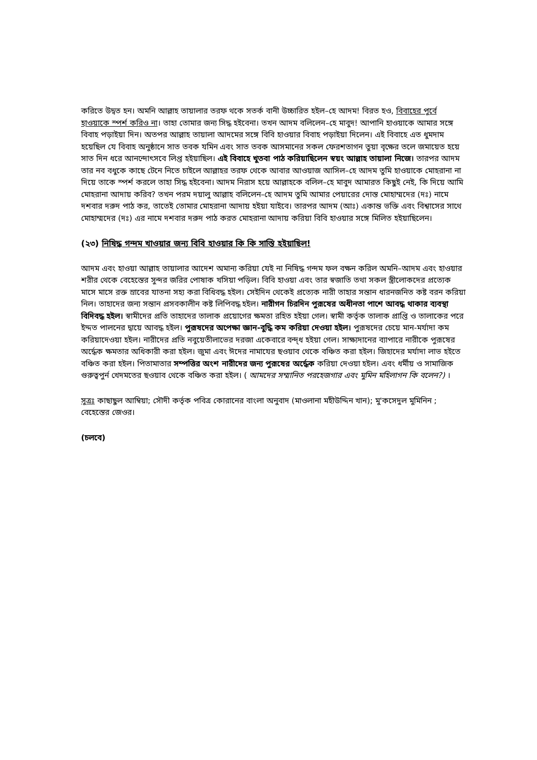করিতে উদ্বত হন। অমনি আল্লাহ তায়ালার তরফ থকে সতর্ক বানী উচ্চারিত হইল–হে আদম! বিরত হও, বিবাহের পুর্বে হাওয়াকে স্পর্শ করিও না। তাহা তোমার জন্য সিদ্ধ হইবেনা। তখন আদম বলিলেন–হে মাবুদ! আপানি হাওয়াকে আমার সঙ্গে বিবাহ পড়াইয়া দিন। অতপর আল্লাহ তায়ালা আদমের সঙ্গে বিবি হাওয়ার বিবাহ পড়াইয়া দিলেন। এই বিবাহে এত ধুমদাম হয়েছিল যে বিবাহ অনুষ্ঠানে সাত তবক যমিন এবং সাত তবক আসমানের সকল ফেরশতাগন তুয়া বৃক্ষের তলে জমায়েত হয়ে সাত দিন ধরে আনন্দোৎসবে লিপ্ত হইয়াছিল। এই বিবাহে খুতবা পাঠ করিয়াছিলেন স্বয়ং আল্লাহ তায়ালা নিজে। তারপর আদম তার নব বধুকে কাছে টেনে নিতে চাইলে আল্লাহর তরফ থেকে আবার আওয়াজ আসিল–হে আদম তুমি হাওয়াকে মোহরানা না দিয়ে তাকে স্পর্শ করলে তাহা সিদ্ধ হইবেনা। আদম নিরাস হয়ে আল্লাহকে বলিল–হে মাবুদ আমারত কিছুই নেই, কি দিয়ে আমি মোহরানা আদায় করিব? তখন পরম দয়ালু আল্লাহ বলিলেন–হে আদম তুমি আমার পেয়ারের দোস্ত মোহাম্মদের (দঃ) নামে দশবার দরুদ পাঠ কর, তাতেই তোমার মোহরানা আদায় হইয়া যাইবে। তারপর আদম (আঃ) একান্ত ভক্তি এবং বিশ্বাসের সাথে মোহাম্মদের (দঃ) এর নামে দশবার দরুদ পাঠ করত মোহরানা আদায় করিয়া বিবি হাওয়ার সঙ্গে মিলিত হইয়াছিলেন।
(২৩) নিষিদ্ধ গন্দম খাওয়ার জন্য বিবি হাওয়ার কি কি সাস্তি হইয়াছিল!
আদম এবং হাওয়া আল্লাহ তায়ালার আদেশ অমান্য করিয়া যেই না নিষিদ্ধ গন্দম ফল বক্ষন করিল অমনি–আদম এবং হাওয়ার শরীর থেকে বেহেস্তের সুন্দর জরির পোষাক খসিয়া পড়িল। বিবি হাওয়া এবং তার স্বজাতি তথা সকল স্ত্রীলোকদের প্রত্যেক মাসে মাসে রক্ত স্রাবের যাতনা সহ্য করা বিধিবদ্ধ হইল। সেইদিন থেকেই প্রত্যেক নারী তাহার সন্তান ধারনজনিত কষ্ট বরন করিয়া নিল। তাহাদের জন্য সন্তান প্রসবকালীন কষ্ট লিপিবদ্ধ হইল। নারীগন চিরদিন পুরূষের অধীনতা পাশে আবদ্ধ থাকার ব্যবস্থা বিদিবদ্ধ হইল। স্বামীদের প্রতি তাহাদের তালাক প্রয়োগের ক্ষমতা রহিত হইয়া গেল। স্বামী কর্তৃক তালাক প্রাপ্তি ও তালাকের পরে ইদ্দত পালনের দ্বায়ে আবদ্ধ হইল। পুরূষদের অপেক্ষা জ্ঞান-বুদ্ধি কম করিয়া দেওয়া হইল। পুরূষদের চেয়ে মান-মর্যাদা কম করিয়াদেওয়া হইল। নারীদের প্রতি নবুয়েতীলাভের দরজা একেবারে বন্দ্ধ হইয়া গেল। সাক্ষ্যদানের ব্যাপারে নারীকে পুরূষের অর্দ্ধেক ক্ষমতার অধিকারী করা হইল। জুমা এবং ঈদের নামাযের ছওয়াব থেকে বঞ্চিত করা হইল। জিহাদের মর্যাদা লাভ হইতে বঞ্চিত করা হইল। পিতামাতার সম্পত্তির অংশ নারীদের জন্য পুরূষের অর্দ্ধেক করিয়া দেওয়া হইল। এবং ধর্মীয় ও সামাজিক গুরুত্বপুর্ন খেদমতের ছওয়াব থেকে বঞ্চিত করা হইল। ( আমদের সম্মানিত পরহেজগার এবং মুমিন মহিলাগন কি বলেন?) ।
সুত্রঃ কাছাছুল আম্বিয়া; সৌদী কর্তৃক পবিত্র কোরানের বাংলা অনুবাদ (মাওলানা মহীউদ্দিন খান); মু'কসেদুল মুমিনিন ; বেহেস্তের জেওর।
(চলবে)